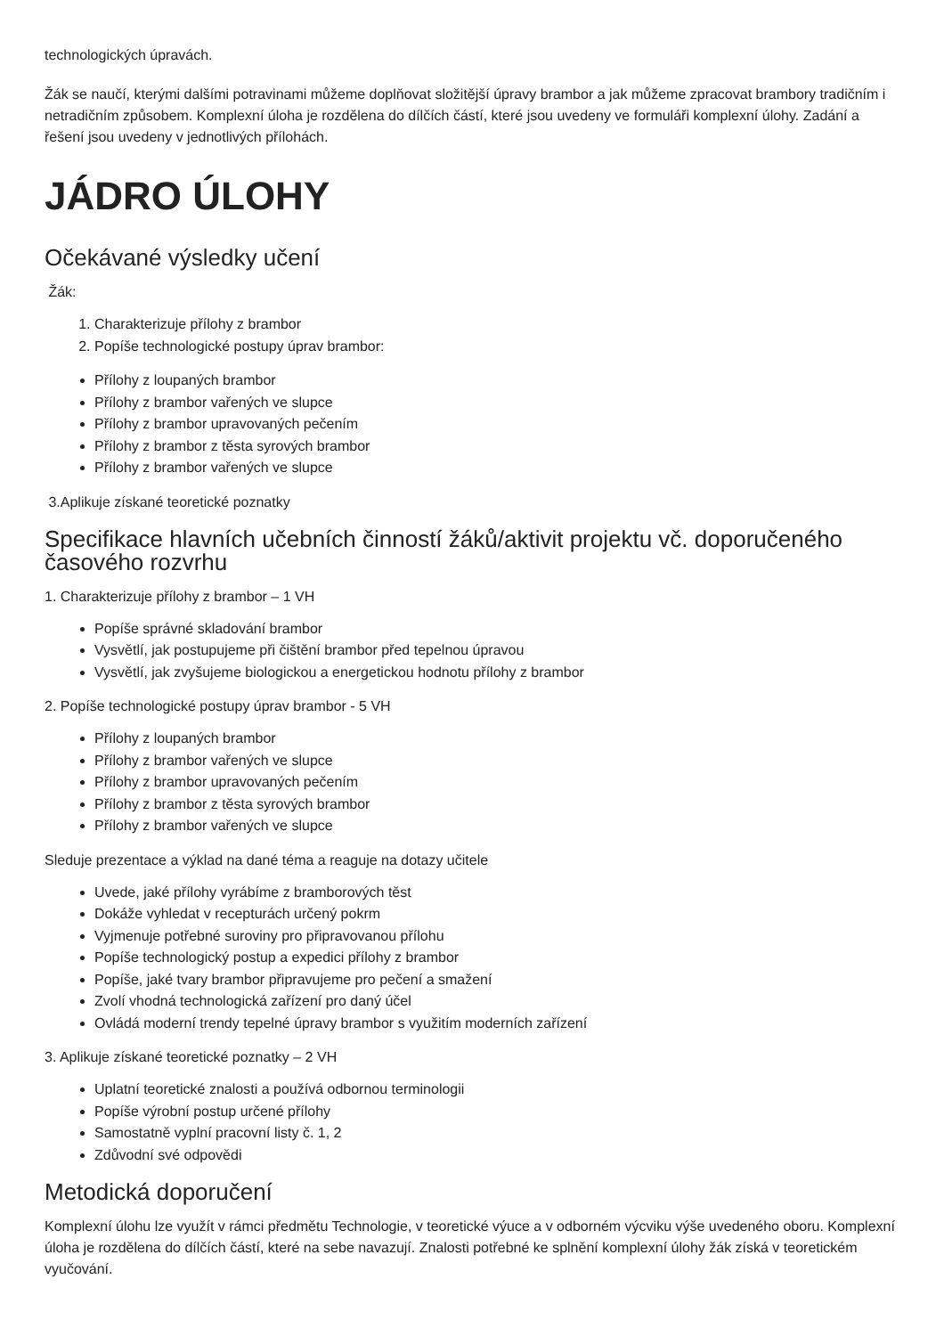technologických úpravách.
Žák se naučí, kterými dalšími potravinami můžeme doplňovat složitější úpravy brambor a jak můžeme zpracovat brambory tradičním i netradičním způsobem. Komplexní úloha je rozdělena do dílčích částí, které jsou uvedeny ve formuláři komplexní úlohy. Zadání a řešení jsou uvedeny v jednotlivých přílohách.
JÁDRO ÚLOHY
Očekávané výsledky učení
Žák:
1. Charakterizuje přílohy z brambor
2. Popíše technologické postupy úprav brambor:
Přílohy z loupaných brambor
Přílohy z brambor vařených ve slupce
Přílohy z brambor upravovaných pečením
Přílohy z brambor z těsta syrových brambor
Přílohy z brambor vařených ve slupce
3.Aplikuje získané teoretické poznatky
Specifikace hlavních učebních činností žáků/aktivit projektu vč. doporučeného časového rozvrhu
1. Charakterizuje přílohy z brambor – 1 VH
Popíše správné skladování brambor
Vysvětlí, jak postupujeme při čištění brambor před tepelnou úpravou
Vysvětlí, jak zvyšujeme biologickou a energetickou hodnotu přílohy z brambor
2. Popíše technologické postupy úprav brambor - 5 VH
Přílohy z loupaných brambor
Přílohy z brambor vařených ve slupce
Přílohy z brambor upravovaných pečením
Přílohy z brambor z těsta syrových brambor
Přílohy z brambor vařených ve slupce
Sleduje prezentace a výklad na dané téma a reaguje na dotazy učitele
Uvede, jaké přílohy vyrábíme z bramborových těst
Dokáže vyhledat v recepturách určený pokrm
Vyjmenuje potřebné suroviny pro připravovanou přílohu
Popíše technologický postup a expedici přílohy z brambor
Popíše, jaké tvary brambor připravujeme pro pečení a smažení
Zvolí vhodná technologická zařízení pro daný účel
Ovládá moderní trendy tepelné úpravy brambor s využitím moderních zařízení
3. Aplikuje získané teoretické poznatky – 2 VH
Uplatní teoretické znalosti a používá odbornou terminologii
Popíše výrobní postup určené přílohy
Samostatně vyplní pracovní listy č. 1, 2
Zdůvodní své odpovědi
Metodická doporučení
Komplexní úlohu lze využít v rámci předmětu Technologie, v teoretické výuce a v odborném výcviku výše uvedeného oboru. Komplexní úloha je rozdělena do dílčích částí, které na sebe navazují. Znalosti potřebné ke splnění komplexní úlohy žák získá v teoretickém vyučování.